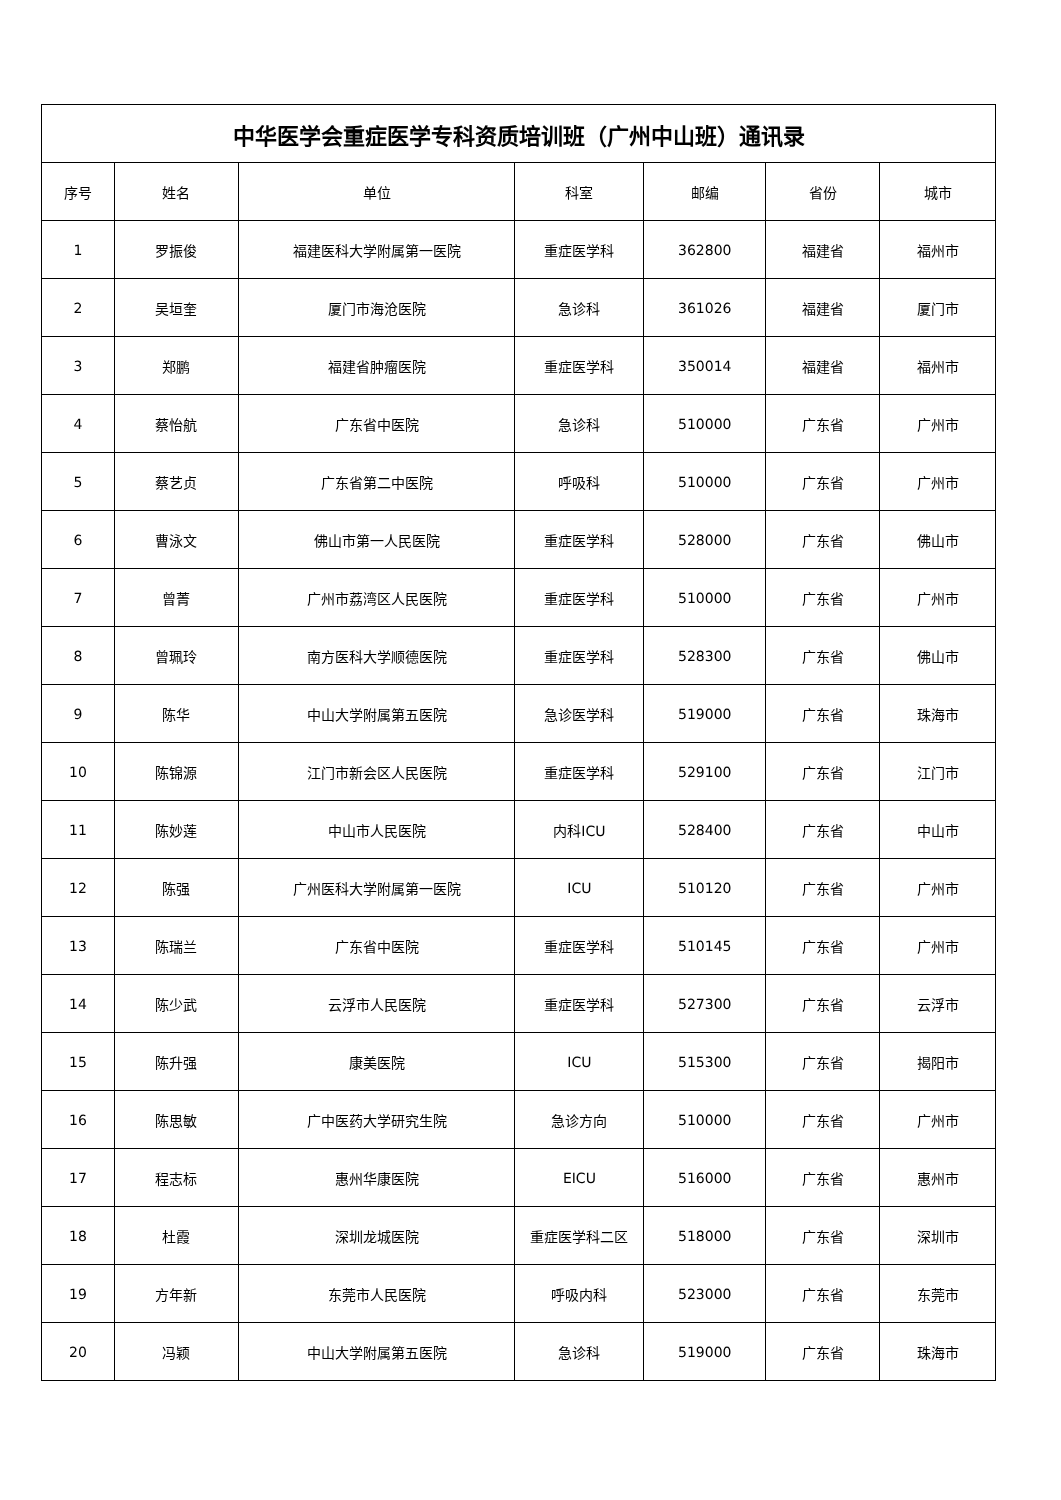| 中华医学会重症医学专科资质培训班（广州中山班）通讯录 | | | | | | |
| --- | --- | --- | --- | --- | --- | --- |
| 序号 | 姓名 | 单位 | 科室 | 邮编 | 省份 | 城市 |
| 1 | 罗振俊 | 福建医科大学附属第一医院 | 重症医学科 | 362800 | 福建省 | 福州市 |
| 2 | 吴垣奎 | 厦门市海沧医院 | 急诊科 | 361026 | 福建省 | 厦门市 |
| 3 | 郑鹏 | 福建省肿瘤医院 | 重症医学科 | 350014 | 福建省 | 福州市 |
| 4 | 蔡怡航 | 广东省中医院 | 急诊科 | 510000 | 广东省 | 广州市 |
| 5 | 蔡艺贞 | 广东省第二中医院 | 呼吸科 | 510000 | 广东省 | 广州市 |
| 6 | 曹泳文 | 佛山市第一人民医院 | 重症医学科 | 528000 | 广东省 | 佛山市 |
| 7 | 曾菁 | 广州市荔湾区人民医院 | 重症医学科 | 510000 | 广东省 | 广州市 |
| 8 | 曾珮玲 | 南方医科大学顺德医院 | 重症医学科 | 528300 | 广东省 | 佛山市 |
| 9 | 陈华 | 中山大学附属第五医院 | 急诊医学科 | 519000 | 广东省 | 珠海市 |
| 10 | 陈锦源 | 江门市新会区人民医院 | 重症医学科 | 529100 | 广东省 | 江门市 |
| 11 | 陈妙莲 | 中山市人民医院 | 内科ICU | 528400 | 广东省 | 中山市 |
| 12 | 陈强 | 广州医科大学附属第一医院 | ICU | 510120 | 广东省 | 广州市 |
| 13 | 陈瑞兰 | 广东省中医院 | 重症医学科 | 510145 | 广东省 | 广州市 |
| 14 | 陈少武 | 云浮市人民医院 | 重症医学科 | 527300 | 广东省 | 云浮市 |
| 15 | 陈升强 | 康美医院 | ICU | 515300 | 广东省 | 揭阳市 |
| 16 | 陈思敏 | 广中医药大学研究生院 | 急诊方向 | 510000 | 广东省 | 广州市 |
| 17 | 程志标 | 惠州华康医院 | EICU | 516000 | 广东省 | 惠州市 |
| 18 | 杜霞 | 深圳龙城医院 | 重症医学科二区 | 518000 | 广东省 | 深圳市 |
| 19 | 方年新 | 东莞市人民医院 | 呼吸内科 | 523000 | 广东省 | 东莞市 |
| 20 | 冯颖 | 中山大学附属第五医院 | 急诊科 | 519000 | 广东省 | 珠海市 |